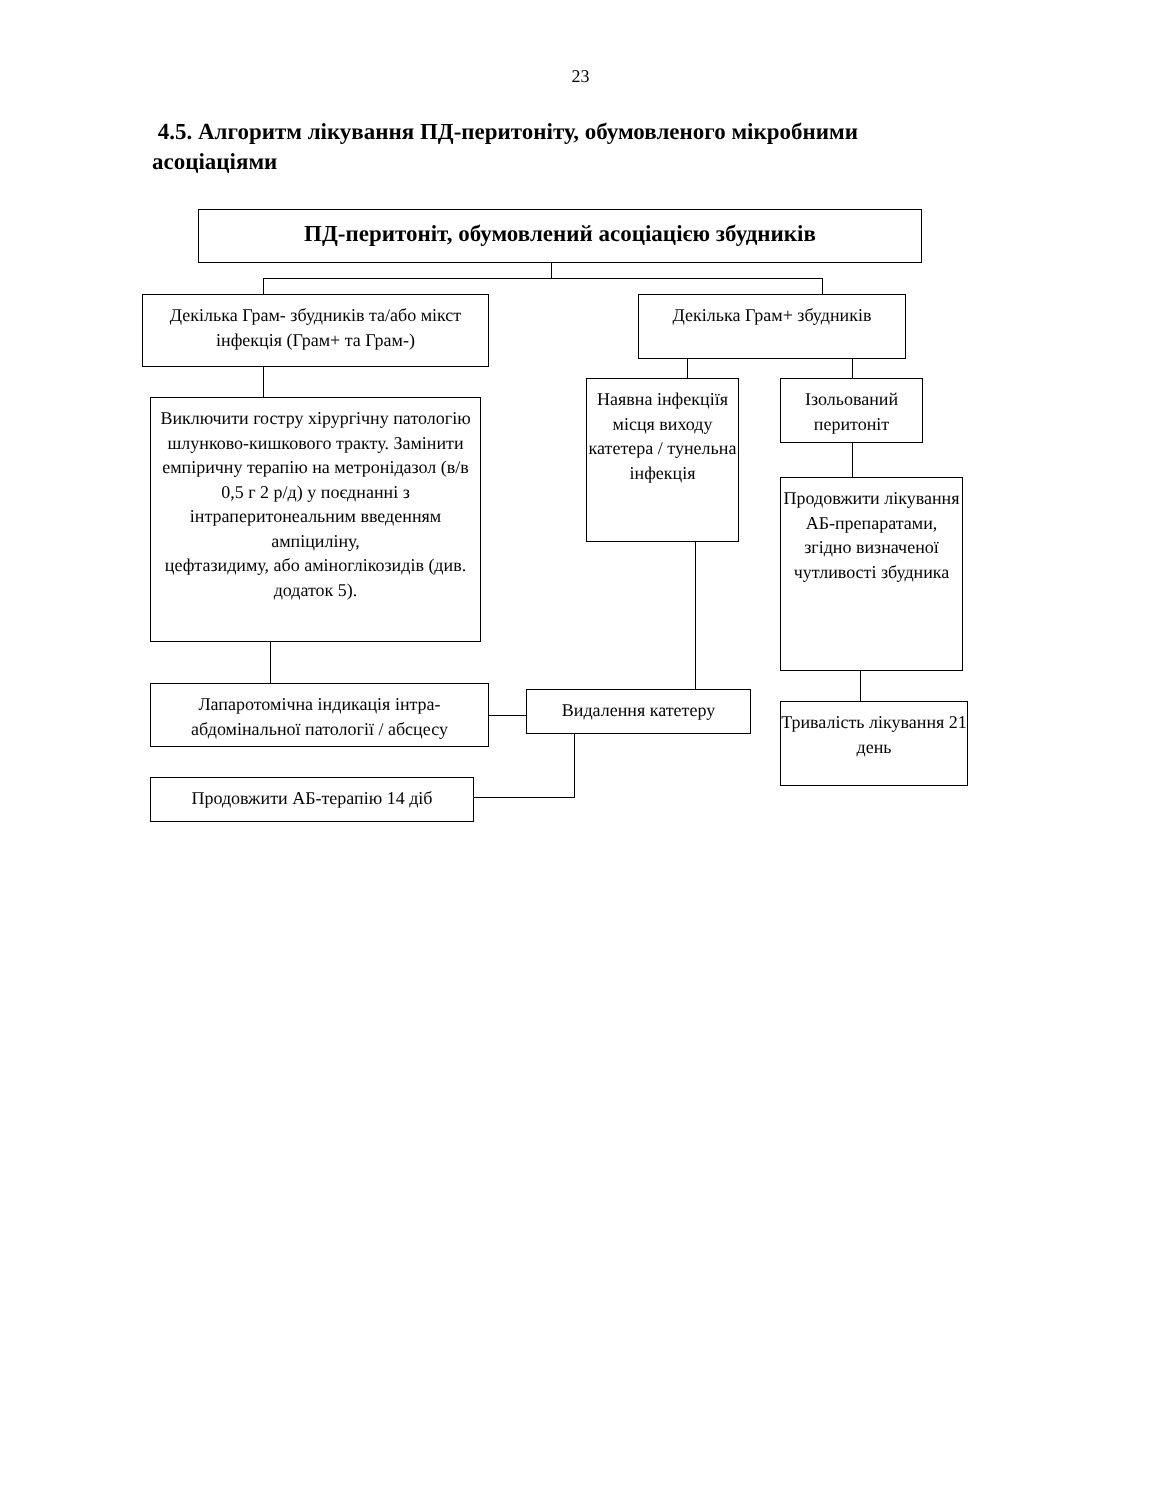23
4.5. Алгоритм лікування ПД-перитоніту, обумовленого мікробними асоціаціями
ПД-перитоніт, обумовлений асоціацією збудників
Декілька Грам- збудників та/або мікст інфекція (Грам+ та Грам-)
Декілька Грам+ збудників
Виключити гостру хірургічну патологію шлунково-кишкового тракту. Замінити емпіричну терапію на метронідазол (в/в 0,5 г 2 р/д) у поєднанні з інтраперитонеальним введенням ампіциліну,
цефтазидиму, або аміноглікозидів (див. додаток 5).
Наявна інфекціїя місця виходу катетера / тунельна інфекція
Ізольований перитоніт
Продовжити лікування АБ-препаратами, згідно визначеної чутливості збудника
Лапаротомічна індикація інтра-абдомінальної патології / абсцесу
Видалення катетеру
Тривалість лікування 21 день
Продовжити АБ-терапію 14 діб